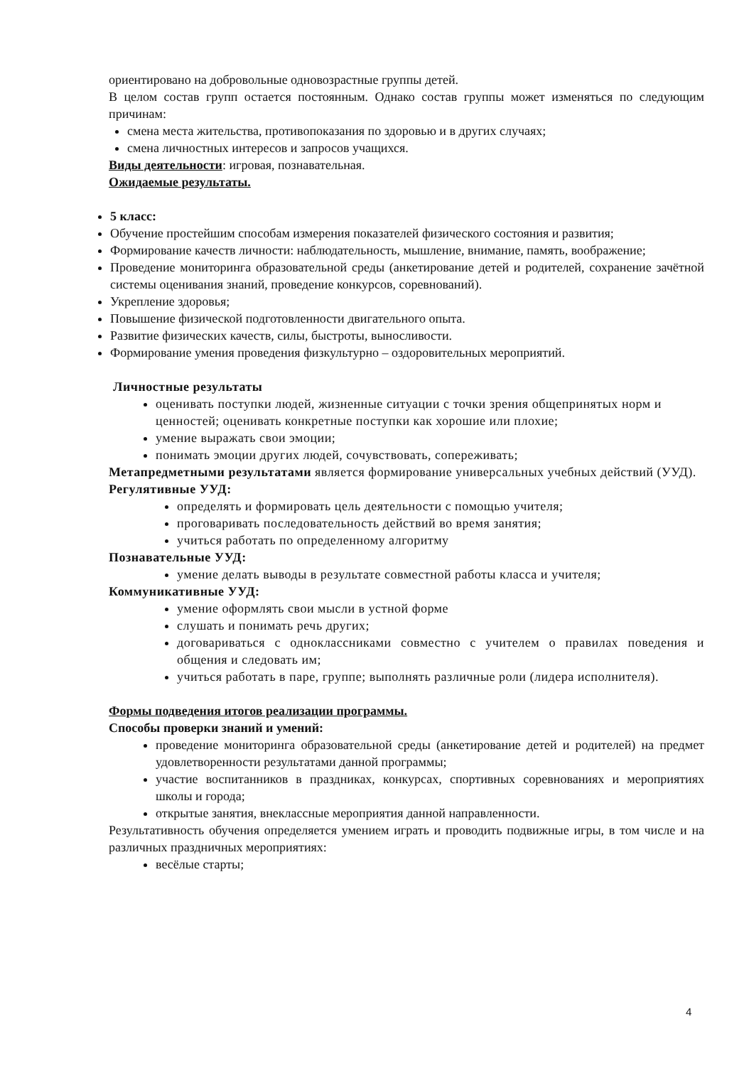ориентировано на добровольные одновозрастные группы детей.
В целом состав групп остается постоянным. Однако состав группы может изменяться по следующим причинам:
смена места жительства, противопоказания по здоровью и в других случаях;
смена личностных интересов и запросов учащихся.
Виды деятельности: игровая, познавательная.
Ожидаемые результаты.
5 класс:
Обучение простейшим способам измерения показателей физического состояния и развития;
Формирование качеств личности: наблюдательность, мышление, внимание, память, воображение;
Проведение мониторинга образовательной среды (анкетирование детей и родителей, сохранение зачётной системы оценивания знаний, проведение конкурсов, соревнований).
Укрепление здоровья;
Повышение физической подготовленности двигательного опыта.
Развитие физических качеств, силы, быстроты, выносливости.
Формирование умения проведения физкультурно – оздоровительных мероприятий.
Личностные результаты
оценивать поступки людей, жизненные ситуации с точки зрения общепринятых норм и ценностей; оценивать конкретные поступки как хорошие или плохие;
умение выражать свои эмоции;
понимать эмоции других людей, сочувствовать, сопереживать;
Метапредметными результатами является формирование универсальных учебных действий (УУД).
Регулятивные УУД:
определять и формировать цель деятельности с помощью учителя;
проговаривать последовательность действий во время занятия;
учиться работать по определенному алгоритму
Познавательные УУД:
умение делать выводы в результате совместной работы класса и учителя;
Коммуникативные УУД:
умение оформлять свои мысли в устной форме
слушать и понимать речь других;
договариваться с одноклассниками совместно с учителем о правилах поведения и общения и следовать им;
учиться работать в паре, группе; выполнять различные роли (лидера исполнителя).
Формы подведения итогов реализации программы.
Способы проверки знаний и умений:
проведение мониторинга образовательной среды (анкетирование детей и родителей) на предмет удовлетворенности результатами данной программы;
участие воспитанников в праздниках, конкурсах, спортивных соревнованиях и мероприятиях школы и города;
открытые занятия, внеклассные мероприятия данной направленности.
Результативность обучения определяется умением играть и проводить подвижные игры, в том числе и на различных праздничных мероприятиях:
весёлые старты;
4